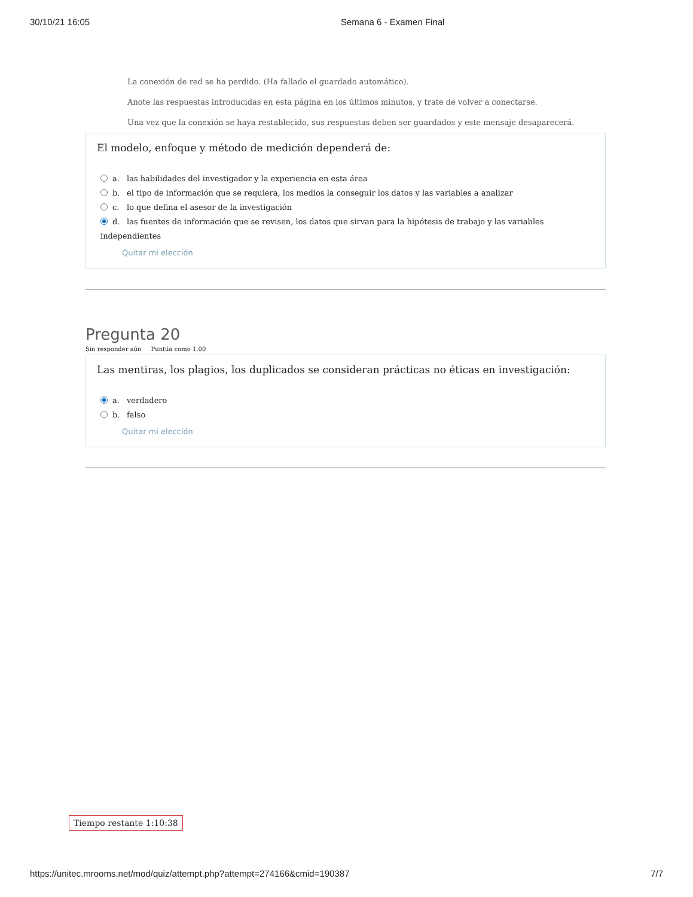30/10/21 16:05 Semana 6 - Examen Final
La conexión de red se ha perdido. (Ha fallado el guardado automático).
Anote las respuestas introducidas en esta página en los últimos minutos, y trate de volver a conectarse.
Una vez que la conexión se haya restablecido, sus respuestas deben ser guardados y este mensaje desaparecerá.
El modelo, enfoque y método de medición dependerá de:
a. las habilidades del investigador y la experiencia en esta área
b. el tipo de información que se requiera, los medios la conseguir los datos y las variables a analizar
c. lo que defina el asesor de la investigación
d. las fuentes de información que se revisen, los datos que sirvan para la hipótesis de trabajo y las variables independientes
Quitar mi elección
Pregunta 20
Sin responder aún Puntúa como 1.00
Las mentiras, los plagios, los duplicados se consideran prácticas no éticas en investigación:
a. verdadero
b. falso
Quitar mi elección
Tiempo restante 1:10:38
https://unitec.mrooms.net/mod/quiz/attempt.php?attempt=274166&cmid=190387 7/7